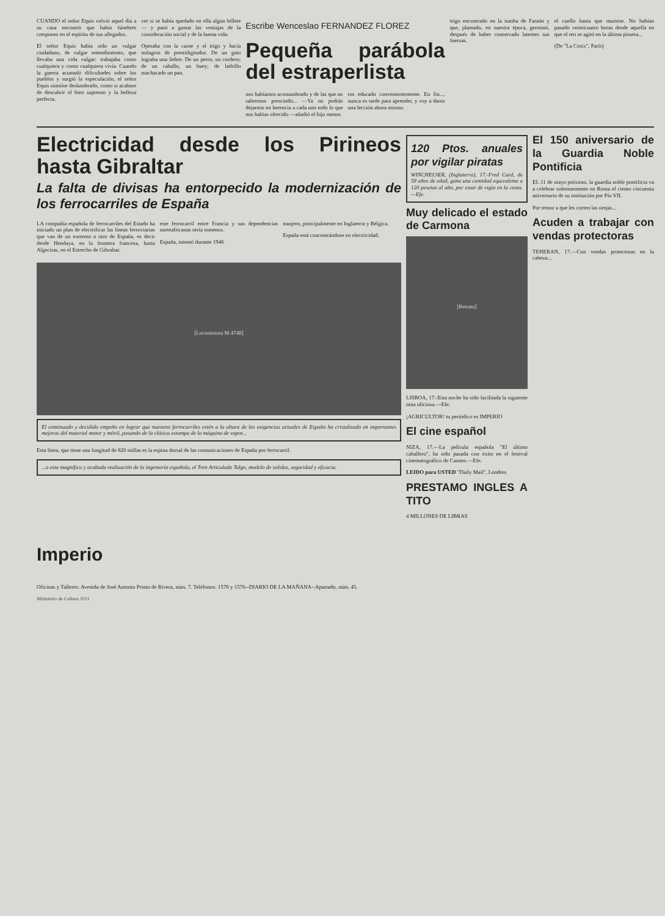CUANDO el señor Equis volvió aquel día a su casa encontró que había fúnebres crespones en el espíritu de sus allegados.
El señor Equis había sido un vulgar ciudadano, de vulgar entendimiento, que llevaba una vida vulgar: trabajaba como cualquiera y como cualquiera vivía. Cuando la guerra acumuló dificultades sobre los pueblos y surgió la especulación, el señor Equis sintióse deslumbrado, como si acabase de descubrir el bien supremo y la belleza perfecta.
ver si se había quedado en ella algún billete— y pasó a gustar las ventajas de la consideración social y de la buena vida.
Operaba con la carne y el trigo y hacía milagros de prestidigitador. De un gato lograba una liebre. De un perro, un cordero; de un caballo, un buey; de ladrillo machacado un pan.
Escribe Wenceslao FERNANDEZ FLOREZ
Pequeña parábola del estraperlista
nos habíamos acostumbrado y de las que no sabremos prescindir... —Ya no podrás dejarnos en herencia a cada uno todo lo que nos habías ofrecido —añadió el hijo menor.
ros educado convenientemente. En fin..., nunca es tarde para aprender, y voy a daros una lección ahora mismo.
trigo encontrado en la tumba de Faraón y que, plantado, en nuestra época, germinó, después de haber conservado latentes sus fuerzas.
el cuello hasta que muriese. No habían pasado veinticuatro horas desde aquella en que el reo se agitó en la última pirueta...
(De "La Croix", París)
Electricidad desde los Pirineos hasta Gibraltar
La falta de divisas ha entorpecido la modernización de los ferrocarriles de España
LA compañía española de ferrocarriles del Estado ha iniciado un plan de electrificar las líneas ferroviarias que van de un extremo a otro de España, es decir desde Hendaya, en la frontera francesa, hasta Algeciras, en el Estrecho de Gibraltar.
este ferrocarril entre Francia y sus dependencias norteafricanas sería inmenso.
España, intentó durante 1946
tranjero, principalmente en Inglaterra y Bélgica.
España está concentrándose en electricidad.
[Locomotora M 4748]
El continuado y decidido empeño en lograr que nuestros ferrocarriles estén a la altura de las exigencias actuales de España ha cristalizado en importantes mejoras del material motor y móvil, pasando de la clásica estampa de la máquina de vapor...
Esta línea, que tiene una longitud de 820 millas es la espina dorsal de las comunicaciones de España por ferrocarril.
...a esta magnífica y acabada realización de la ingeniería española, el Tren Articulado Talgo, modelo de solidez, seguridad y eficacia.
120 Ptos. anuales por vigilar piratas
WINCHELSER, (Inglaterra), 17.-Fred Curd, de 58 años de edad, gana una cantidad equivalente a 120 pesetas al año, por estar de vigía en la costa.—Efe.
Muy delicado el estado de Carmona
[Retrato]
LISBOA, 17.-Esta noche ha sido facilitada la siguiente nota oficiosa.—Efe.
¡AGRICULTOR! tu periódico es IMPERIO
El cine español
NIZA, 17.—La película española "El último caballero", ha sido pasada con éxito en el festival cinematográfico de Cannes.—Efe.
LEIDO para USTED "Daily Mail", Londres
PRESTAMO INGLES A TITO
4 MILLONES DE LIBRAS
El 150 aniversario de la Guardia Noble Pontificia
EL 11 de mayo próximo, la guardia noble pontificia va a celebrar solemnemente en Roma el ciento cincuenta aniversario de su institución por Pío VII.
Por temor a que les corten las orejas...
Acuden a trabajar con vendas protectoras
TEHERAN, 17.—Con vendas protectoras en la cabeza...
Imperio
Oficinas y Talleres: Avenida de José Antonio Primo de Rivera, núm. 7. Teléfonos: 1570 y 1576--DIARIO DE LA MAÑANA--Apartado, núm. 45.
Ministerio de Cultura 2011